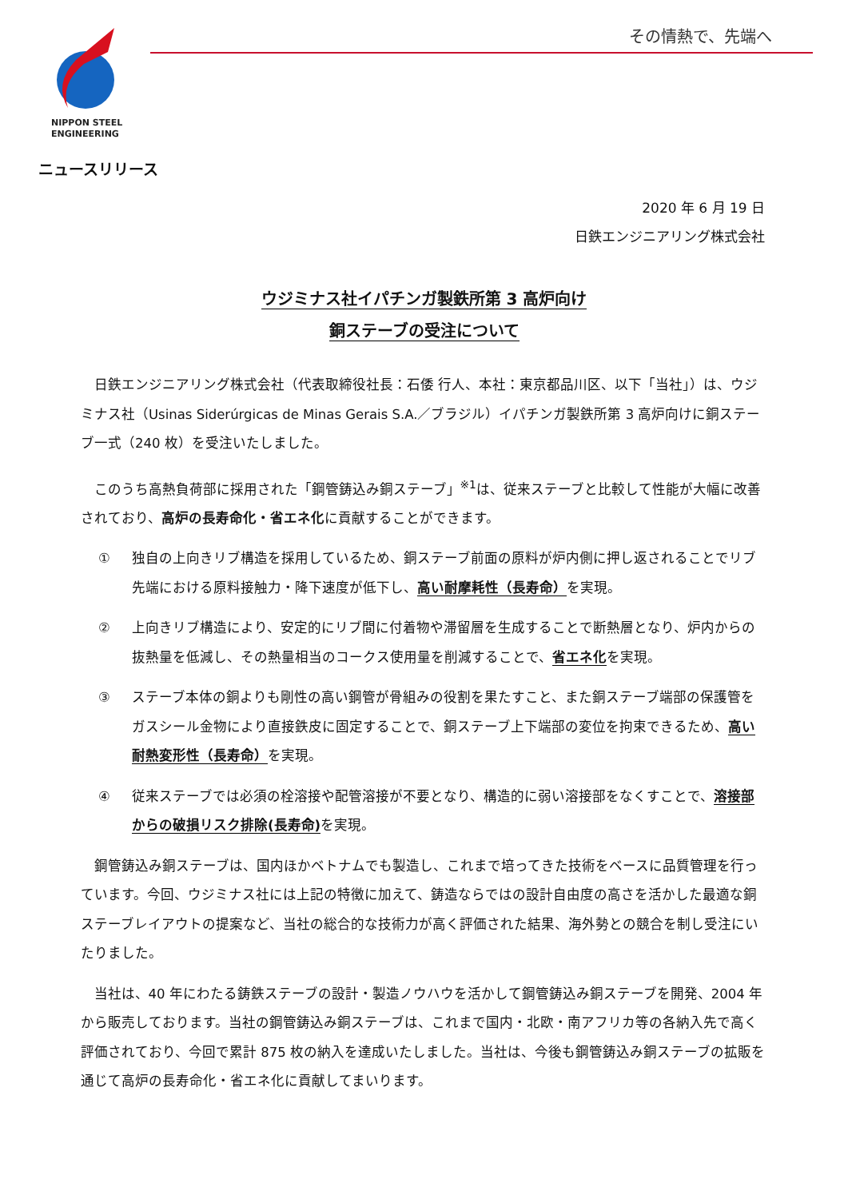NIPPON STEEL
ENGINEERING
その情熱で、先端へ
ニュースリリース
2020 年 6 月 19 日
日鉄エンジニアリング株式会社
ウジミナス社イパチンガ製鉄所第 3 高炉向け
銅ステーブの受注について
日鉄エンジニアリング株式会社（代表取締役社長：石倭 行人、本社：東京都品川区、以下「当社」）は、ウジミナス社（Usinas Siderúrgicas de Minas Gerais S.A.／ブラジル）イパチンガ製鉄所第 3 高炉向けに銅ステーブ一式（240 枚）を受注いたしました。
このうち高熱負荷部に採用された「鋼管鋳込み銅ステーブ」<sup>※1</sup>は、従来ステーブと比較して性能が大幅に改善されており、高炉の長寿命化・省エネ化に貢献することができます。
① 独自の上向きリブ構造を採用しているため、銅ステーブ前面の原料が炉内側に押し返されることでリブ先端における原料接触力・降下速度が低下し、高い耐摩耗性（長寿命）を実現。
② 上向きリブ構造により、安定的にリブ間に付着物や滞留層を生成することで断熱層となり、炉内からの抜熱量を低減し、その熱量相当のコークス使用量を削減することで、省エネ化を実現。
③ ステーブ本体の銅よりも剛性の高い鋼管が骨組みの役割を果たすこと、また銅ステーブ端部の保護管をガスシール金物により直接鉄皮に固定することで、銅ステーブ上下端部の変位を拘束できるため、高い耐熱変形性（長寿命）を実現。
④ 従来ステーブでは必須の栓溶接や配管溶接が不要となり、構造的に弱い溶接部をなくすことで、溶接部からの破損リスク排除(長寿命) を実現。
鋼管鋳込み銅ステーブは、国内ほかベトナムでも製造し、これまで培ってきた技術をベースに品質管理を行っています。今回、ウジミナス社には上記の特徴に加えて、鋳造ならではの設計自由度の高さを活かした最適な銅ステーブレイアウトの提案など、当社の総合的な技術力が高く評価された結果、海外勢との競合を制し受注にいたりました。
当社は、40 年にわたる鋳鉄ステーブの設計・製造ノウハウを活かして鋼管鋳込み銅ステーブを開発、2004 年から販売しております。当社の鋼管鋳込み銅ステーブは、これまで国内・北欧・南アフリカ等の各納入先で高く評価されており、今回で累計 875 枚の納入を達成いたしました。当社は、今後も鋼管鋳込み銅ステーブの拡販を通じて高炉の長寿命化・省エネ化に貢献してまいります。